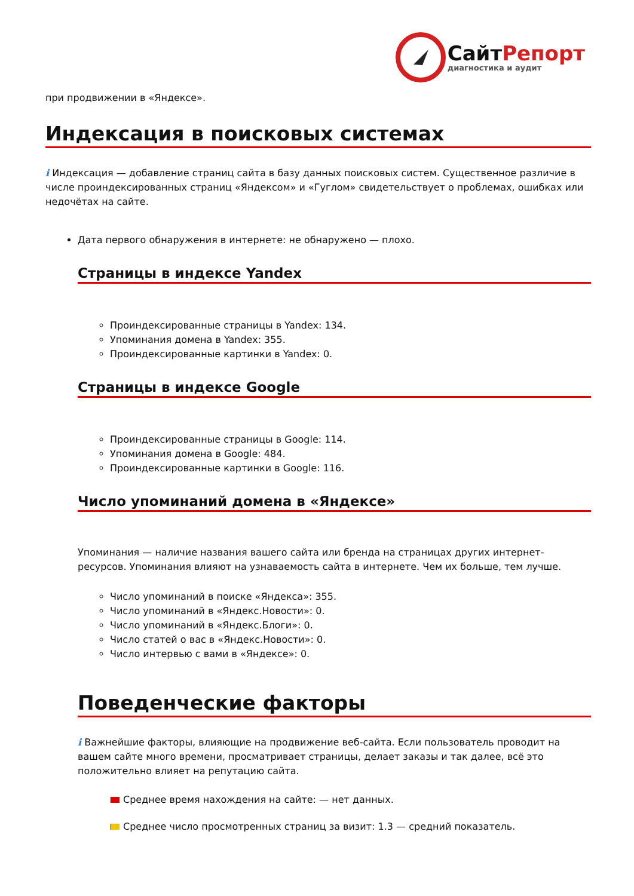СайтРепорт
диагностика и аудит
при продвижении в «Яндексе».
Индексация в поисковых системах
i Индексация — добавление страниц сайта в базу данных поисковых систем. Существенное различие в числе проиндексированных страниц «Яндексом» и «Гуглом» свидетельствует о проблемах, ошибках или недочётах на сайте.
Дата первого обнаружения в интернете: не обнаружено — плохо.
Страницы в индексе Yandex
Проиндексированные страницы в Yandex: 134.
Упоминания домена в Yandex: 355.
Проиндексированные картинки в Yandex: 0.
Страницы в индексе Google
Проиндексированные страницы в Google: 114.
Упоминания домена в Google: 484.
Проиндексированные картинки в Google: 116.
Число упоминаний домена в «Яндексе»
Упоминания — наличие названия вашего сайта или бренда на страницах других интернет-ресурсов. Упоминания влияют на узнаваемость сайта в интернете. Чем их больше, тем лучше.
Число упоминаний в поиске «Яндекса»: 355.
Число упоминаний в «Яндекс.Новости»: 0.
Число упоминаний в «Яндекс.Блоги»: 0.
Число статей о вас в «Яндекс.Новости»: 0.
Число интервью с вами в «Яндексе»: 0.
Поведенческие факторы
i Важнейшие факторы, влияющие на продвижение веб-сайта. Если пользователь проводит на вашем сайте много времени, просматривает страницы, делает заказы и так далее, всё это положительно влияет на репутацию сайта.
Среднее время нахождения на сайте: — нет данных.
Среднее число просмотренных страниц за визит: 1.3 — средний показатель.